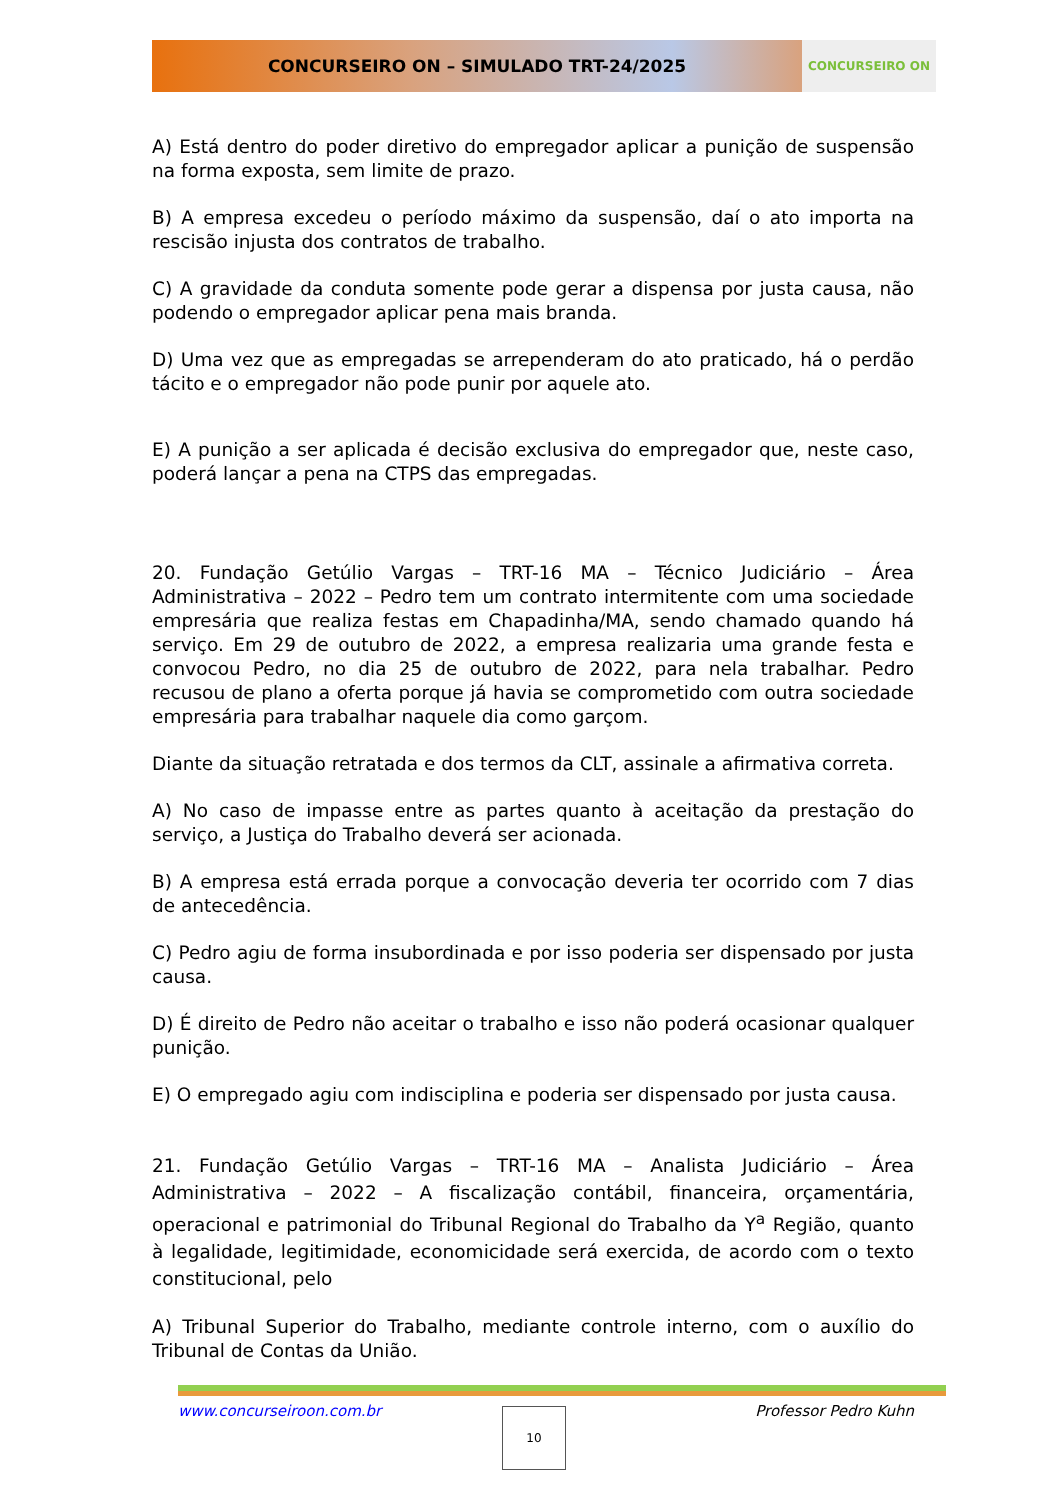CONCURSEIRO ON – SIMULADO TRT-24/2025
CONCURSEIRO ON
A) Está dentro do poder diretivo do empregador aplicar a punição de suspensão na forma exposta, sem limite de prazo.
B) A empresa excedeu o período máximo da suspensão, daí o ato importa na rescisão injusta dos contratos de trabalho.
C) A gravidade da conduta somente pode gerar a dispensa por justa causa, não podendo o empregador aplicar pena mais branda.
D) Uma vez que as empregadas se arrependeram do ato praticado, há o perdão tácito e o empregador não pode punir por aquele ato.
E) A punição a ser aplicada é decisão exclusiva do empregador que, neste caso, poderá lançar a pena na CTPS das empregadas.
20. Fundação Getúlio Vargas – TRT-16 MA – Técnico Judiciário – Área Administrativa – 2022 – Pedro tem um contrato intermitente com uma sociedade empresária que realiza festas em Chapadinha/MA, sendo chamado quando há serviço. Em 29 de outubro de 2022, a empresa realizaria uma grande festa e convocou Pedro, no dia 25 de outubro de 2022, para nela trabalhar. Pedro recusou de plano a oferta porque já havia se comprometido com outra sociedade empresária para trabalhar naquele dia como garçom.
Diante da situação retratada e dos termos da CLT, assinale a afirmativa correta.
A) No caso de impasse entre as partes quanto à aceitação da prestação do serviço, a Justiça do Trabalho deverá ser acionada.
B) A empresa está errada porque a convocação deveria ter ocorrido com 7 dias de antecedência.
C) Pedro agiu de forma insubordinada e por isso poderia ser dispensado por justa causa.
D) É direito de Pedro não aceitar o trabalho e isso não poderá ocasionar qualquer punição.
E) O empregado agiu com indisciplina e poderia ser dispensado por justa causa.
21. Fundação Getúlio Vargas – TRT-16 MA – Analista Judiciário – Área Administrativa – 2022 – A fiscalização contábil, financeira, orçamentária, operacional e patrimonial do Tribunal Regional do Trabalho da Y<sup>a</sup> Região, quanto à legalidade, legitimidade, economicidade será exercida, de acordo com o texto constitucional, pelo
A) Tribunal Superior do Trabalho, mediante controle interno, com o auxílio do Tribunal de Contas da União.
www.concurseiroon.com.br Professor Pedro Kuhn
10